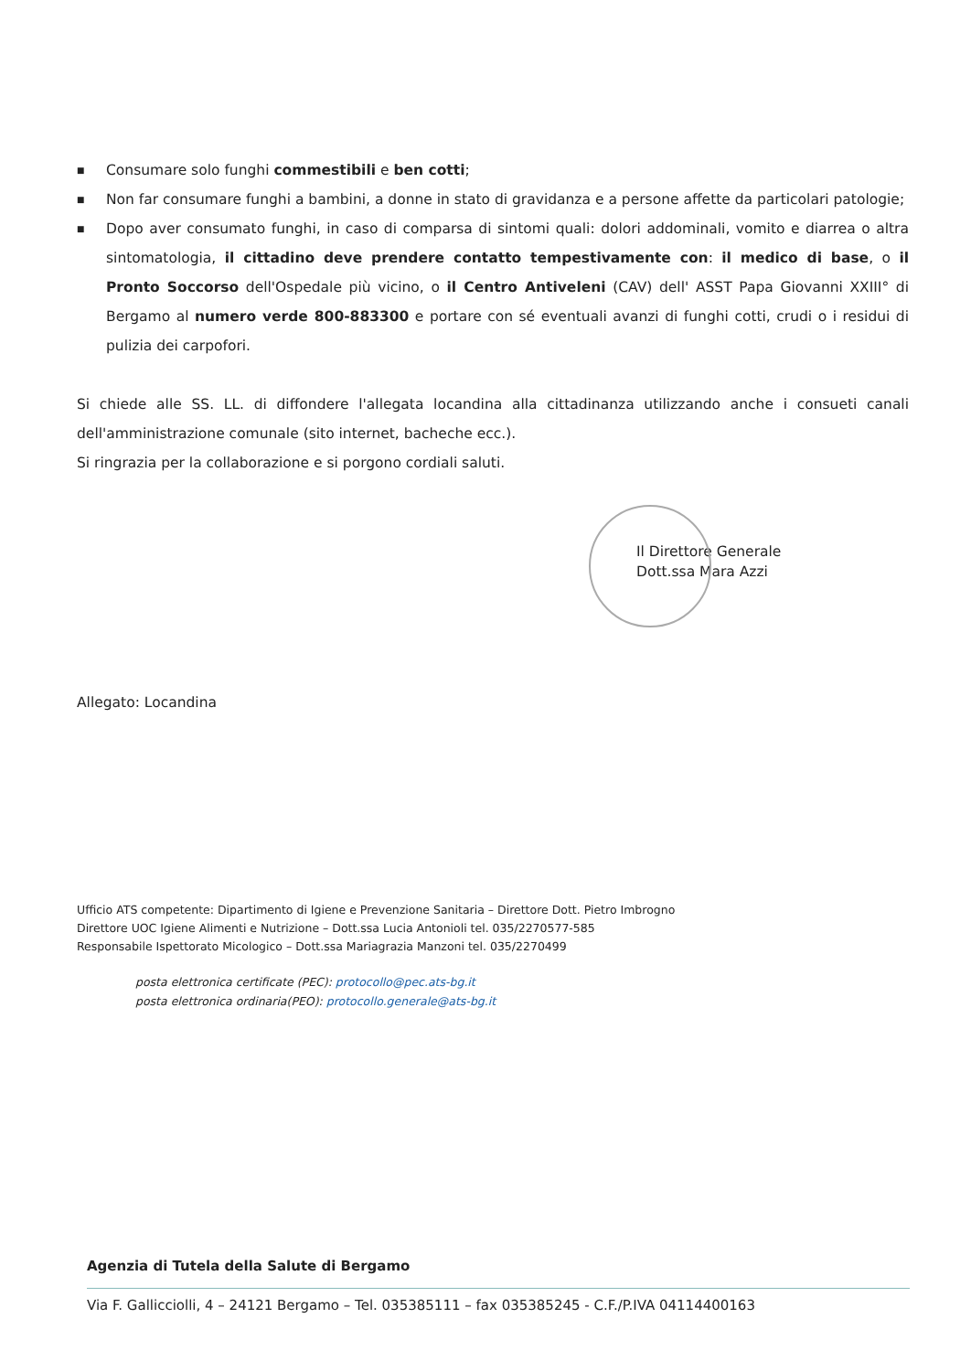■ Consumare solo funghi commestibili e ben cotti;
■ Non far consumare funghi a bambini, a donne in stato di gravidanza e a persone affette da particolari patologie;
■ Dopo aver consumato funghi, in caso di comparsa di sintomi quali: dolori addominali, vomito e diarrea o altra sintomatologia, il cittadino deve prendere contatto tempestivamente con: il medico di base, o il Pronto Soccorso dell'Ospedale più vicino, o il Centro Antiveleni (CAV) dell' ASST Papa Giovanni XXIII° di Bergamo al numero verde 800-883300 e portare con sé eventuali avanzi di funghi cotti, crudi o i residui di pulizia dei carpofori.
Si chiede alle SS. LL. di diffondere l'allegata locandina alla cittadinanza utilizzando anche i consueti canali dell'amministrazione comunale (sito internet, bacheche ecc.).
Si ringrazia per la collaborazione e si porgono cordiali saluti.
Il Direttore Generale
Dott.ssa Mara Azzi
Allegato: Locandina
Ufficio ATS competente: Dipartimento di Igiene e Prevenzione Sanitaria – Direttore Dott. Pietro Imbrogno
Direttore UOC Igiene Alimenti e Nutrizione – Dott.ssa Lucia Antonioli tel. 035/2270577-585
Responsabile Ispettorato Micologico – Dott.ssa Mariagrazia Manzoni tel. 035/2270499
posta elettronica certificate (PEC): protocollo@pec.ats-bg.it
posta elettronica ordinaria(PEO): protocollo.generale@ats-bg.it
Agenzia di Tutela della Salute di Bergamo
Via F. Gallicciolli, 4 – 24121 Bergamo – Tel. 035385111 – fax 035385245 - C.F./P.IVA 04114400163